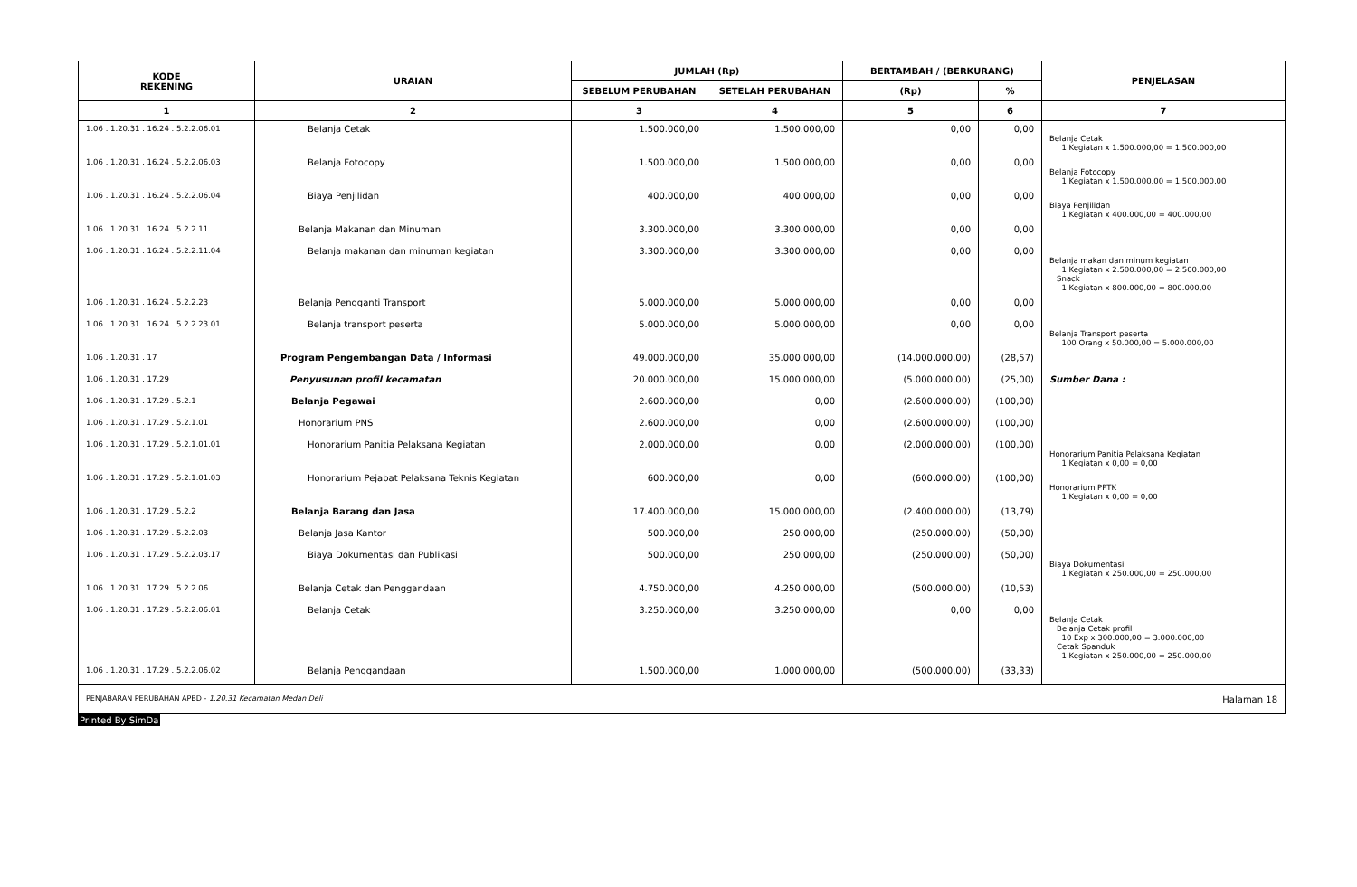| KODE REKENING | URAIAN | JUMLAH (Rp) | | BERTAMBAH / (BERKURANG) | | PENJELASAN |
| --- | --- | --- | --- | --- | --- | --- |
| | | SEBELUM PERUBAHAN | SETELAH PERUBAHAN | (Rp) | % | |
| 1 | 2 | 3 | 4 | 5 | 6 | 7 |
| 1.06 . 1.20.31 . 16.24 . 5.2.2.06.01 | Belanja Cetak | 1.500.000,00 | 1.500.000,00 | 0,00 | 0,00 | Belanja Cetak 1 Kegiatan x 1.500.000,00 = 1.500.000,00 |
| 1.06 . 1.20.31 . 16.24 . 5.2.2.06.03 | Belanja Fotocopy | 1.500.000,00 | 1.500.000,00 | 0,00 | 0,00 | Belanja Fotocopy 1 Kegiatan x 1.500.000,00 = 1.500.000,00 |
| 1.06 . 1.20.31 . 16.24 . 5.2.2.06.04 | Biaya Penjilidan | 400.000,00 | 400.000,00 | 0,00 | 0,00 | Biaya Penjilidan 1 Kegiatan x 400.000,00 = 400.000,00 |
| 1.06 . 1.20.31 . 16.24 . 5.2.2.11 | Belanja Makanan dan Minuman | 3.300.000,00 | 3.300.000,00 | 0,00 | 0,00 | |
| 1.06 . 1.20.31 . 16.24 . 5.2.2.11.04 | Belanja makanan dan minuman kegiatan | 3.300.000,00 | 3.300.000,00 | 0,00 | 0,00 | Belanja makan dan minum kegiatan 1 Kegiatan x 2.500.000,00 = 2.500.000,00 Snack 1 Kegiatan x 800.000,00 = 800.000,00 |
| 1.06 . 1.20.31 . 16.24 . 5.2.2.23 | Belanja Pengganti Transport | 5.000.000,00 | 5.000.000,00 | 0,00 | 0,00 | |
| 1.06 . 1.20.31 . 16.24 . 5.2.2.23.01 | Belanja transport peserta | 5.000.000,00 | 5.000.000,00 | 0,00 | 0,00 | Belanja Transport peserta 100 Orang x 50.000,00 = 5.000.000,00 |
| 1.06 . 1.20.31 . 17 | Program Pengembangan Data / Informasi | 49.000.000,00 | 35.000.000,00 | (14.000.000,00) | (28,57) | |
| 1.06 . 1.20.31 . 17.29 | Penyusunan profil kecamatan | 20.000.000,00 | 15.000.000,00 | (5.000.000,00) | (25,00) | Sumber Dana : |
| 1.06 . 1.20.31 . 17.29 . 5.2.1 | Belanja Pegawai | 2.600.000,00 | 0,00 | (2.600.000,00) | (100,00) | |
| 1.06 . 1.20.31 . 17.29 . 5.2.1.01 | Honorarium PNS | 2.600.000,00 | 0,00 | (2.600.000,00) | (100,00) | |
| 1.06 . 1.20.31 . 17.29 . 5.2.1.01.01 | Honorarium Panitia Pelaksana Kegiatan | 2.000.000,00 | 0,00 | (2.000.000,00) | (100,00) | Honorarium Panitia Pelaksana Kegiatan 1 Kegiatan x 0,00 = 0,00 |
| 1.06 . 1.20.31 . 17.29 . 5.2.1.01.03 | Honorarium Pejabat Pelaksana Teknis Kegiatan | 600.000,00 | 0,00 | (600.000,00) | (100,00) | Honorarium PPTK 1 Kegiatan x 0,00 = 0,00 |
| 1.06 . 1.20.31 . 17.29 . 5.2.2 | Belanja Barang dan Jasa | 17.400.000,00 | 15.000.000,00 | (2.400.000,00) | (13,79) | |
| 1.06 . 1.20.31 . 17.29 . 5.2.2.03 | Belanja Jasa Kantor | 500.000,00 | 250.000,00 | (250.000,00) | (50,00) | |
| 1.06 . 1.20.31 . 17.29 . 5.2.2.03.17 | Biaya Dokumentasi dan Publikasi | 500.000,00 | 250.000,00 | (250.000,00) | (50,00) | Biaya Dokumentasi 1 Kegiatan x 250.000,00 = 250.000,00 |
| 1.06 . 1.20.31 . 17.29 . 5.2.2.06 | Belanja Cetak dan Penggandaan | 4.750.000,00 | 4.250.000,00 | (500.000,00) | (10,53) | |
| 1.06 . 1.20.31 . 17.29 . 5.2.2.06.01 | Belanja Cetak | 3.250.000,00 | 3.250.000,00 | 0,00 | 0,00 | Belanja Cetak Belanja Cetak profil 10 Exp x 300.000,00 = 3.000.000,00 Cetak Spanduk 1 Kegiatan x 250.000,00 = 250.000,00 |
| 1.06 . 1.20.31 . 17.29 . 5.2.2.06.02 | Belanja Penggandaan | 1.500.000,00 | 1.000.000,00 | (500.000,00) | (33,33) | |
PENJABARAN PERUBAHAN APBD - 1.20.31 Kecamatan Medan Deli Halaman 18
Printed By SimDa